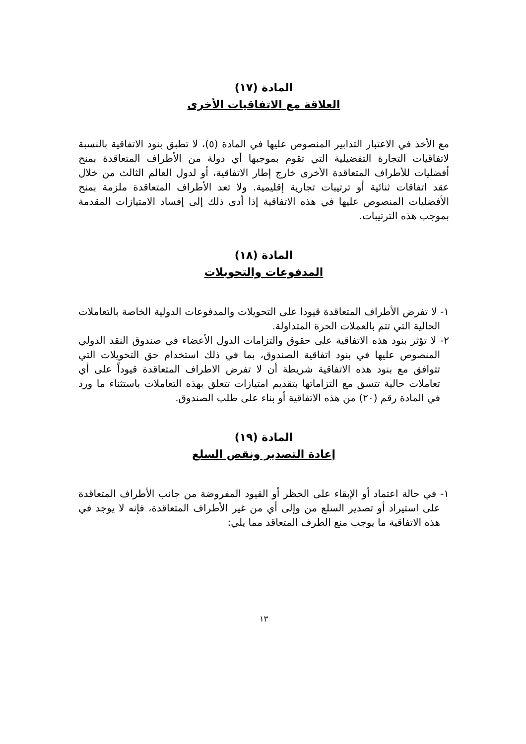المادة (١٧)
العلاقة مع الاتفاقيات الأخرى
مع الأخذ في الاعتبار التدابير المنصوص عليها في المادة (٥)، لا تطبق بنود الاتفاقية بالنسبة لاتفاقيات التجارة التفضيلية التي تقوم بموجبها أي دولة من الأطراف المتعاقدة بمنح أفضليات للأطراف المتعاقدة الأخرى خارج إطار الاتفاقية، أو لدول العالم الثالث من خلال عقد اتفاقات ثنائية أو ترتيبات تجارية إقليمية. ولا تعد الأطراف المتعاقدة ملزمة بمنح الأفضليات المنصوص عليها في هذه الاتفاقية إذا أدى ذلك إلى إفساد الامتيازات المقدمة بموجب هذه الترتيبات.
المادة (١٨)
المدفوعات والتحويلات
١- لا تفرض الأطراف المتعاقدة قيودا على التحويلات والمدفوعات الدولية الخاصة بالتعاملات الحالية التي تتم بالعملات الحرة المتداولة.
٢- لا تؤثر بنود هذه الاتفاقية على حقوق والتزامات الدول الأعضاء في صندوق النقد الدولي المنصوص عليها في بنود اتفاقية الصندوق، بما في ذلك استخدام حق التحويلات التي تتوافق مع بنود هذه الاتفاقية شريطة أن لا تفرض الاطراف المتعاقدة قيوداً على أي تعاملات حالية تتسق مع التزاماتها بتقديم امتيازات تتعلق بهذه التعاملات باستثناء ما ورد في المادة رقم (٢٠) من هذه الاتفاقية أو بناء على طلب الصندوق.
المادة (١٩)
إعادة التصدير ونقص السلع
١- في حالة اعتماد أو الإبقاء على الحظر أو القيود المفروضة من جانب الأطراف المتعاقدة على استيراد أو تصدير السلع من وإلى أي من غير الأطراف المتعاقدة، فإنه لا يوجد في هذه الاتفاقية ما يوجب منع الطرف المتعاقد مما يلي:
١٣